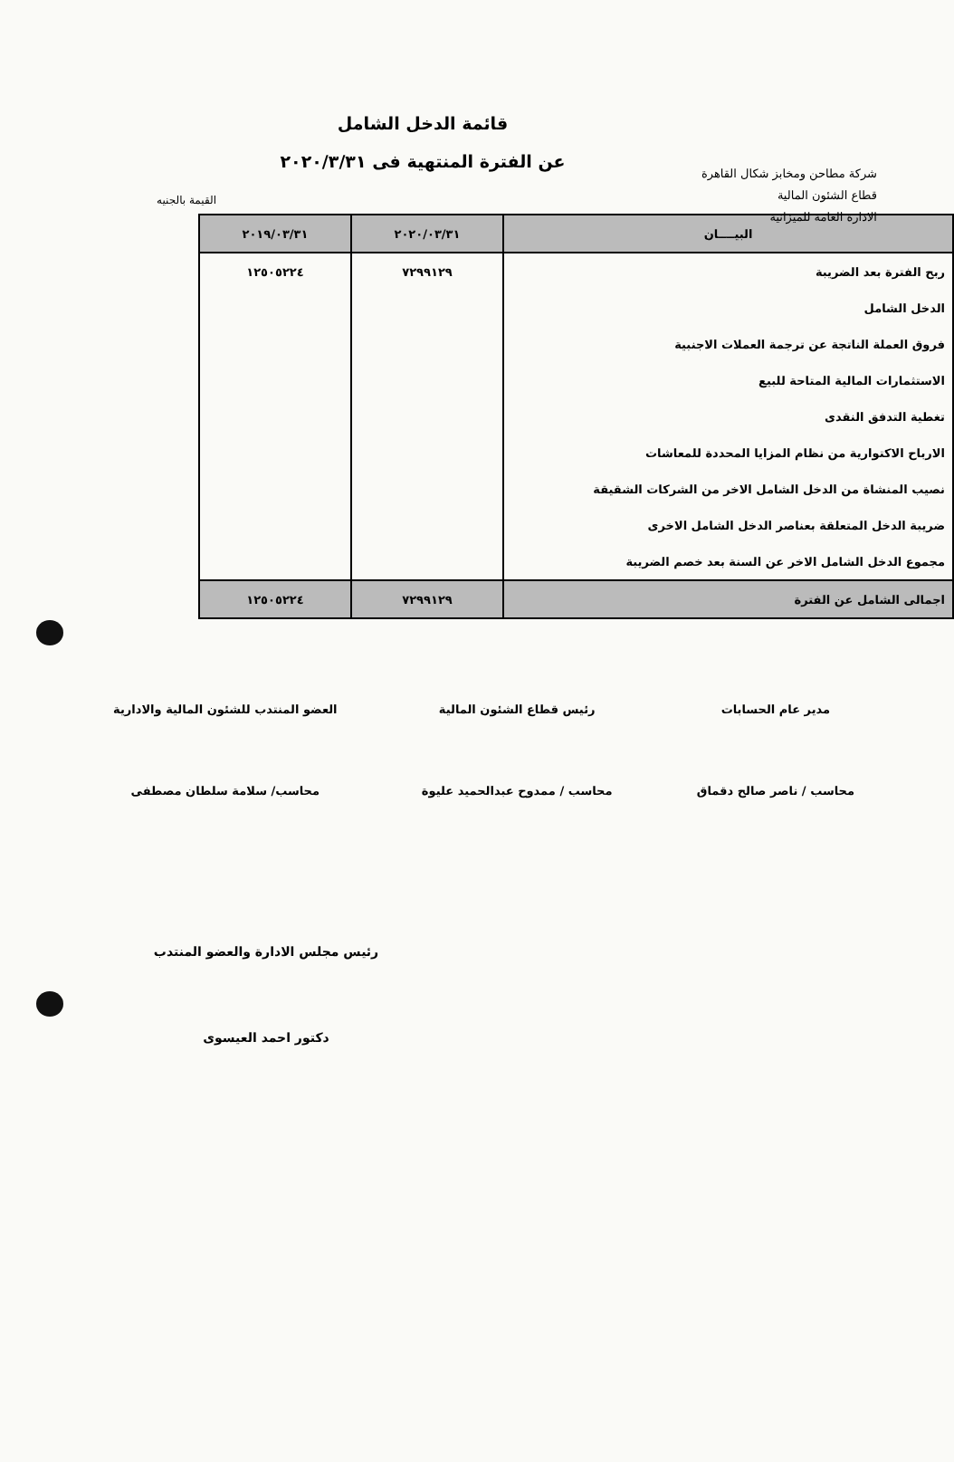شركة مطاحن ومخابز شكال القاهرة
قطاع الشئون المالية
الادارة العامة للميزانية
قائمة الدخل الشامل
عن الفترة المنتهية فى ٢٠٢٠/٣/٣١
القيمة بالجنيه
| البيــــان | ٢٠٢٠/٠٣/٣١ | ٢٠١٩/٠٣/٣١ |
| --- | --- | --- |
| ربح الفترة بعد الضريبة | ٧٢٩٩١٢٩ | ١٢٥٠٥٢٢٤ |
| الدخل الشامل | | |
| فروق العملة الناتجة عن ترجمة العملات الاجنبية | | |
| الاستثمارات المالية المتاحة للبيع | | |
| تغطية التدفق النقدى | | |
| الارباح الاكتوارية من نظام المزايا المحددة للمعاشات | | |
| نصيب المنشاة من الدخل الشامل الاخر من الشركات الشقيقة | | |
| ضريبة الدخل المتعلقة بعناصر الدخل الشامل الاخرى | | |
| مجموع الدخل الشامل الاخر عن السنة بعد خصم الضريبة | | |
| اجمالى الشامل عن الفترة | ٧٢٩٩١٢٩ | ١٢٥٠٥٢٢٤ |
مدير عام الحسابات
محاسب / ناصر صالح دقماق
رئيس قطاع الشئون المالية
محاسب / ممدوح عبدالحميد عليوة
العضو المنتدب للشئون المالية والادارية
محاسب/ سلامة سلطان مصطفى
رئيس مجلس الادارة والعضو المنتدب
دكتور احمد العيسوى